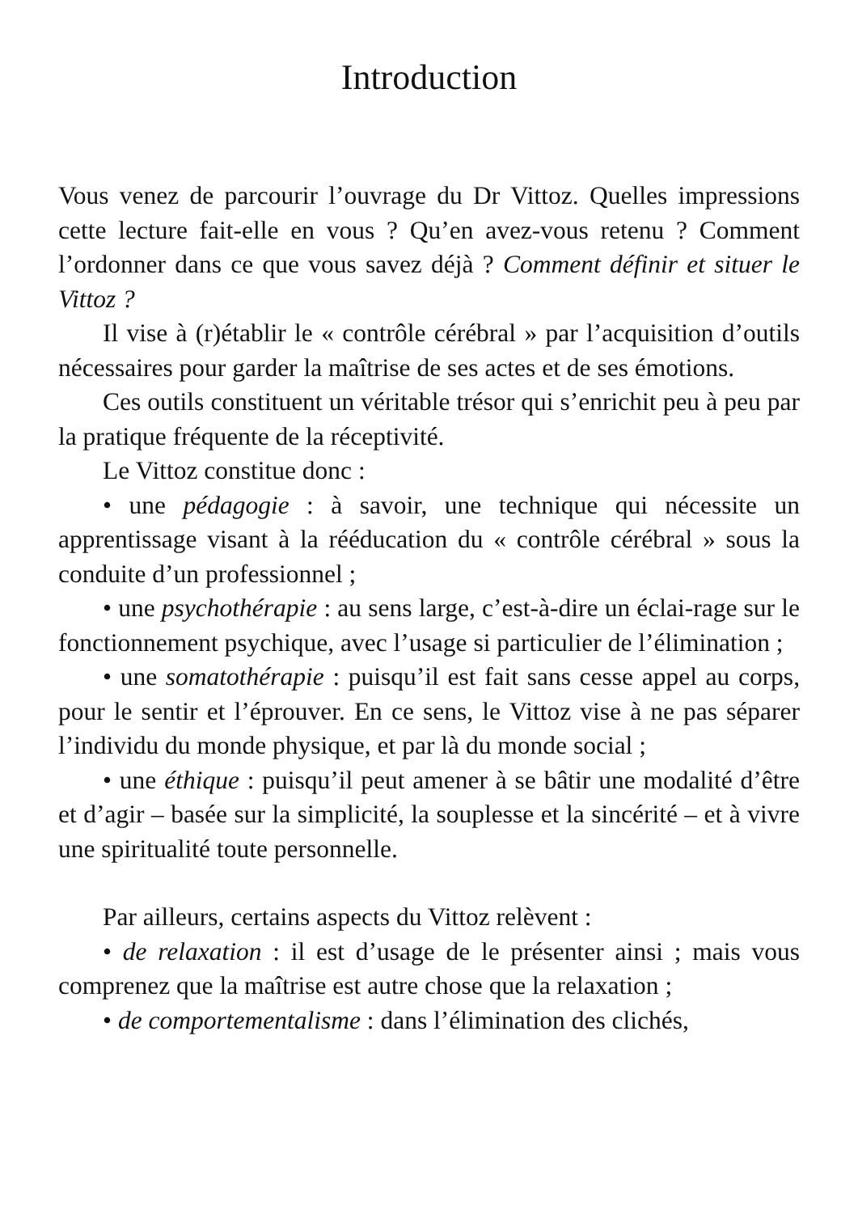Introduction
Vous venez de parcourir l’ouvrage du Dr Vittoz. Quelles impressions cette lecture fait-elle en vous ? Qu’en avez-vous retenu ? Comment l’ordonner dans ce que vous savez déjà ? Comment définir et situer le Vittoz ?
Il vise à (r)établir le « contrôle cérébral » par l’acquisition d’outils nécessaires pour garder la maîtrise de ses actes et de ses émotions.
Ces outils constituent un véritable trésor qui s’enrichit peu à peu par la pratique fréquente de la réceptivité.
Le Vittoz constitue donc :
• une pédagogie : à savoir, une technique qui nécessite un apprentissage visant à la rééducation du « contrôle cérébral » sous la conduite d’un professionnel ;
• une psychothérapie : au sens large, c’est-à-dire un éclai-rage sur le fonctionnement psychique, avec l’usage si particulier de l’élimination ;
• une somatothérapie : puisqu’il est fait sans cesse appel au corps, pour le sentir et l’éprouver. En ce sens, le Vittoz vise à ne pas séparer l’individu du monde physique, et par là du monde social ;
• une éthique : puisqu’il peut amener à se bâtir une modalité d’être et d’agir – basée sur la simplicité, la souplesse et la sincérité – et à vivre une spiritualité toute personnelle.
Par ailleurs, certains aspects du Vittoz relèvent :
• de relaxation : il est d’usage de le présenter ainsi ; mais vous comprenez que la maîtrise est autre chose que la relaxation ;
• de comportementalisme : dans l’élimination des clichés,